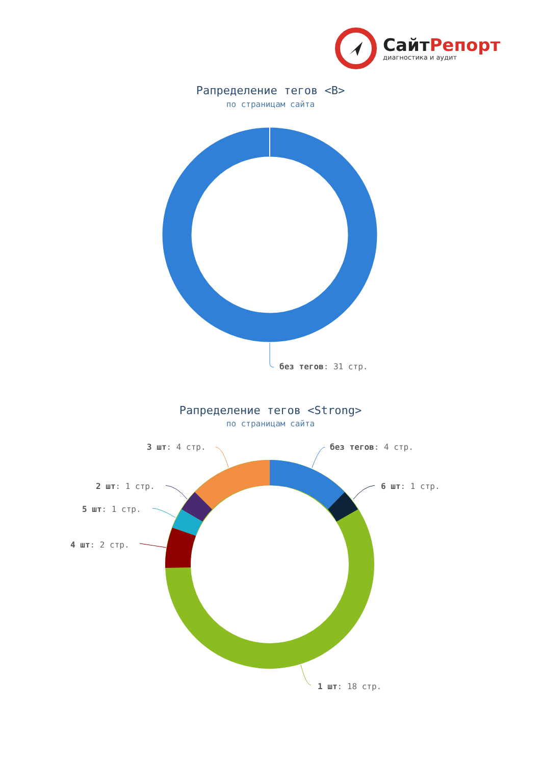СайтРепорт
диагностика и аудит
Рапределение тегов <B>
по страницам сайта
без тегов: 31 стр.
Рапределение тегов <Strong>
по страницам сайта
3 шт: 4 стр. без тегов: 4 стр.
2 шт: 1 стр. 6 шт: 1 стр.
5 шт: 1 стр.
4 шт: 2 стр.
1 шт: 18 стр.